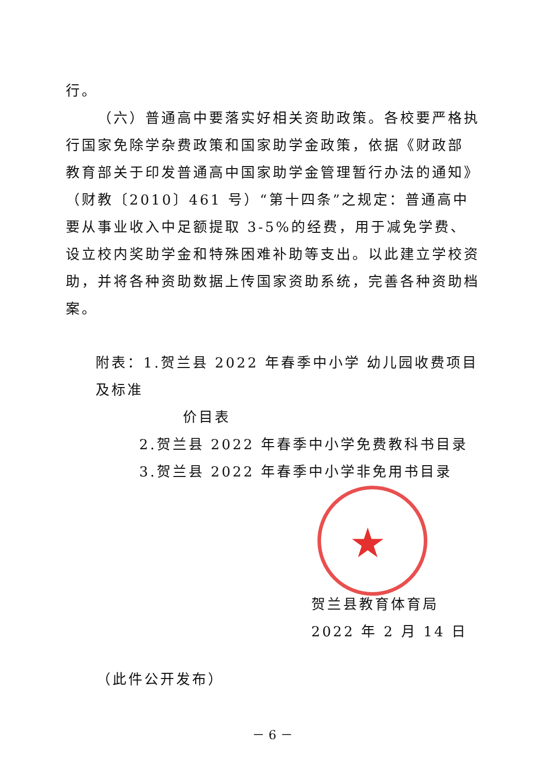★
行。
（六）普通高中要落实好相关资助政策。各校要严格执行国家免除学杂费政策和国家助学金政策，依据《财政部　教育部关于印发普通高中国家助学金管理暂行办法的通知》（财教〔2010〕461 号）“第十四条”之规定：普通高中要从事业收入中足额提取 3-5%的经费，用于减免学费、设立校内奖助学金和特殊困难补助等支出。以此建立学校资助，并将各种资助数据上传国家资助系统，完善各种资助档案。
附表：1.贺兰县 2022 年春季中小学 幼儿园收费项目及标准
价目表
2.贺兰县 2022 年春季中小学免费教科书目录
3.贺兰县 2022 年春季中小学非免用书目录
贺兰县教育体育局
2022 年 2 月 14 日
（此件公开发布）
－ 6 －